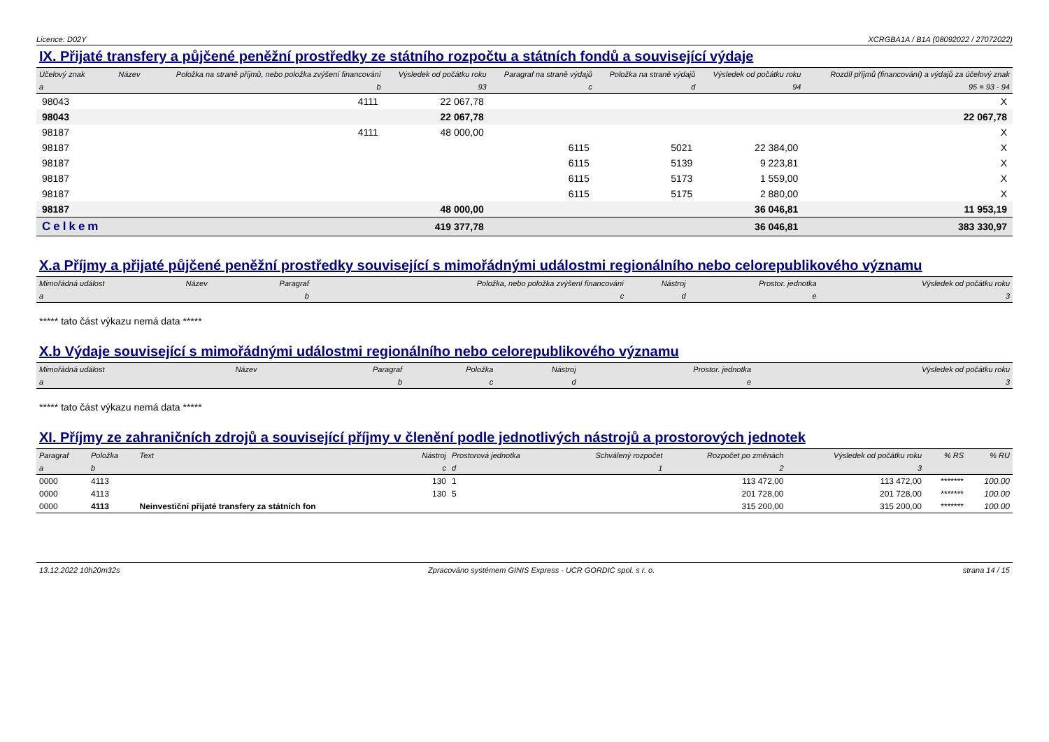Licence: D02Y XCRGBA1A / B1A (08092022 / 27072022)
IX. Přijaté transfery a půjčené peněžní prostředky ze státního rozpočtu a státních fondů a související výdaje
| Účelový znak | Název | Položka na straně příjmů, nebo položka zvýšení financování | Výsledek od počátku roku | Paragraf na straně výdajů | Položka na straně výdajů | Výsledek od počátku roku | Rozdíl příjmů (financování) a výdajů za účelový znak |
| --- | --- | --- | --- | --- | --- | --- | --- |
| a | | b | 93 | c | d | 94 | 95 = 93 - 94 |
| 98043 | | 4111 | 22 067,78 | | | | X |
| 98043 | | | 22 067,78 | | | | 22 067,78 |
| 98187 | | 4111 | 48 000,00 | | | | X |
| 98187 | | | | 6115 | 5021 | 22 384,00 | X |
| 98187 | | | | 6115 | 5139 | 9 223,81 | X |
| 98187 | | | | 6115 | 5173 | 1 559,00 | X |
| 98187 | | | | 6115 | 5175 | 2 880,00 | X |
| 98187 | | | 48 000,00 | | | 36 046,81 | 11 953,19 |
| Celkem | | | 419 377,78 | | | 36 046,81 | 383 330,97 |
X.a Příjmy a přijaté půjčené peněžní prostředky související s mimořádnými událostmi regionálního nebo celorepublikového významu
| Mimořádná událost | Název | Paragraf | Položka, nebo položka zvýšení financování | Nástroj | Prostor. jednotka | Výsledek od počátku roku |
| --- | --- | --- | --- | --- | --- | --- |
| a | | b | c | d | e | 3 |
***** tato část výkazu nemá data *****
X.b Výdaje související s mimořádnými událostmi regionálního nebo celorepublikového významu
| Mimořádná událost | Název | Paragraf | Položka | Nástroj | Prostor. jednotka | Výsledek od počátku roku |
| --- | --- | --- | --- | --- | --- | --- |
| a | | b | c | d | e | 3 |
***** tato část výkazu nemá data *****
XI. Příjmy ze zahraničních zdrojů a související příjmy v členění podle jednotlivých nástrojů a prostorových jednotek
| Paragraf | Položka | Text | Nástroj | Prostorová jednotka | Schválený rozpočet | Rozpočet po změnách | Výsledek od počátku roku | % RS | % RU |
| --- | --- | --- | --- | --- | --- | --- | --- | --- | --- |
| a | b | | c | d | 1 | 2 | 3 | | |
| 0000 | 4113 | | 130 | 1 | | 113 472,00 | 113 472,00 | ******* | 100.00 |
| 0000 | 4113 | | 130 | 5 | | 201 728,00 | 201 728,00 | ******* | 100.00 |
| 0000 | 4113 | Neinvestiční přijaté transfery za státních fon | | | | 315 200,00 | 315 200,00 | ******* | 100.00 |
13.12.2022 10h20m32s Zpracováno systémem GINIS Express - UCR GORDIC spol. s r. o. strana 14 / 15